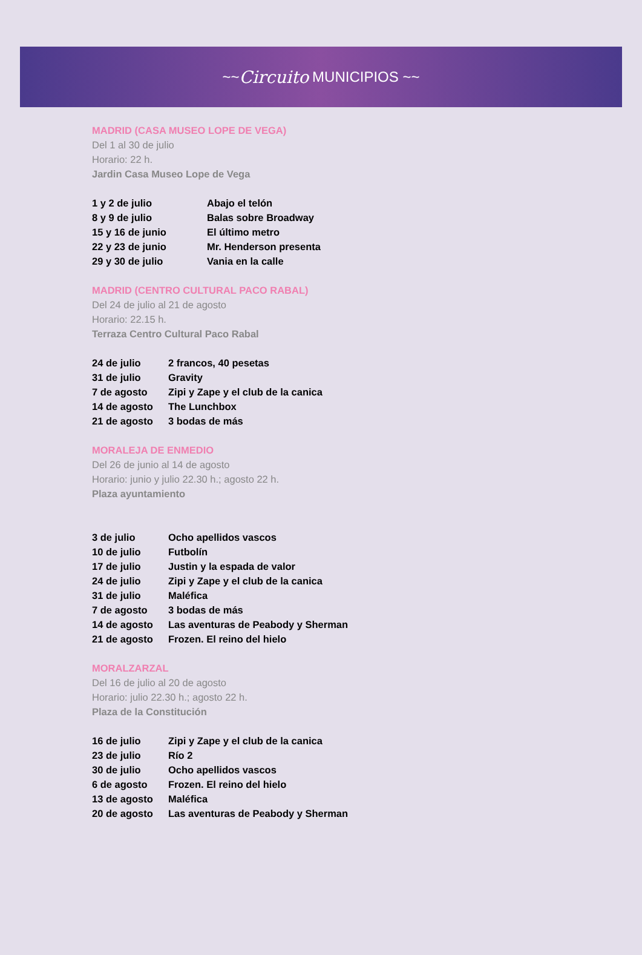~~ Circuito MUNICIPIOS ~~
MADRID (CASA MUSEO LOPE DE VEGA)
Del 1 al 30 de julio
Horario: 22 h.
Jardin Casa Museo Lope de Vega
| 1 y 2 de julio | Abajo el telón |
| 8 y 9 de julio | Balas sobre Broadway |
| 15 y 16 de junio | El último metro |
| 22 y 23 de junio | Mr. Henderson presenta |
| 29 y 30 de julio | Vania en la calle |
MADRID (CENTRO CULTURAL PACO RABAL)
Del 24 de julio al 21 de agosto
Horario: 22.15 h.
Terraza Centro Cultural Paco Rabal
| 24 de julio | 2 francos, 40 pesetas |
| 31 de julio | Gravity |
| 7 de agosto | Zipi y Zape y el club de la canica |
| 14 de agosto | The Lunchbox |
| 21 de agosto | 3 bodas de más |
MORALEJA DE ENMEDIO
Del 26 de junio al 14 de agosto
Horario: junio y julio 22.30 h.; agosto 22 h.
Plaza ayuntamiento
| 3 de julio | Ocho apellidos vascos |
| 10 de julio | Futbolín |
| 17 de julio | Justin y la espada de valor |
| 24 de julio | Zipi y Zape y el club de la canica |
| 31 de julio | Maléfica |
| 7 de agosto | 3 bodas de más |
| 14 de agosto | Las aventuras de Peabody y Sherman |
| 21 de agosto | Frozen. El reino del hielo |
MORALZARZAL
Del 16 de julio al 20 de agosto
Horario: julio 22.30 h.; agosto 22 h.
Plaza de la Constitución
| 16 de julio | Zipi y Zape y el club de la canica |
| 23 de julio | Río 2 |
| 30 de julio | Ocho apellidos vascos |
| 6 de agosto | Frozen. El reino del hielo |
| 13 de agosto | Maléfica |
| 20 de agosto | Las aventuras de Peabody y Sherman |